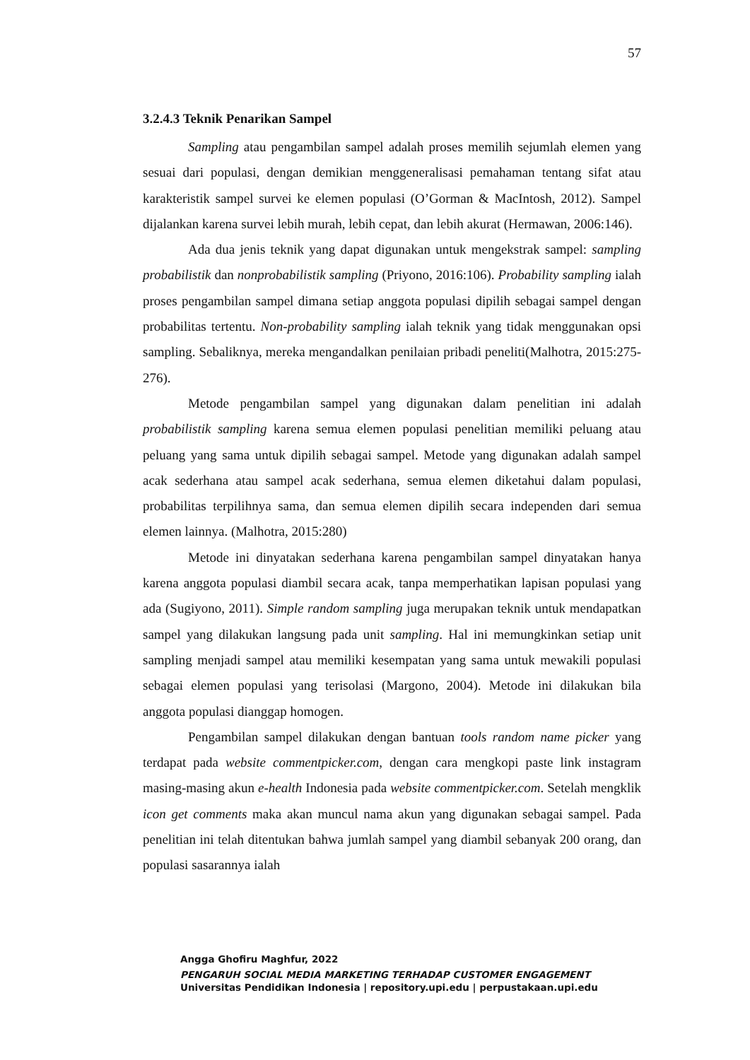57
3.2.4.3 Teknik Penarikan Sampel
Sampling atau pengambilan sampel adalah proses memilih sejumlah elemen yang sesuai dari populasi, dengan demikian menggeneralisasi pemahaman tentang sifat atau karakteristik sampel survei ke elemen populasi (O’Gorman & MacIntosh, 2012). Sampel dijalankan karena survei lebih murah, lebih cepat, dan lebih akurat (Hermawan, 2006:146).
Ada dua jenis teknik yang dapat digunakan untuk mengekstrak sampel: sampling probabilistik dan nonprobabilistik sampling (Priyono, 2016:106). Probability sampling ialah proses pengambilan sampel dimana setiap anggota populasi dipilih sebagai sampel dengan probabilitas tertentu. Non-probability sampling ialah teknik yang tidak menggunakan opsi sampling. Sebaliknya, mereka mengandalkan penilaian pribadi peneliti(Malhotra, 2015:275-276).
Metode pengambilan sampel yang digunakan dalam penelitian ini adalah probabilistik sampling karena semua elemen populasi penelitian memiliki peluang atau peluang yang sama untuk dipilih sebagai sampel. Metode yang digunakan adalah sampel acak sederhana atau sampel acak sederhana, semua elemen diketahui dalam populasi, probabilitas terpilihnya sama, dan semua elemen dipilih secara independen dari semua elemen lainnya. (Malhotra, 2015:280)
Metode ini dinyatakan sederhana karena pengambilan sampel dinyatakan hanya karena anggota populasi diambil secara acak, tanpa memperhatikan lapisan populasi yang ada (Sugiyono, 2011). Simple random sampling juga merupakan teknik untuk mendapatkan sampel yang dilakukan langsung pada unit sampling. Hal ini memungkinkan setiap unit sampling menjadi sampel atau memiliki kesempatan yang sama untuk mewakili populasi sebagai elemen populasi yang terisolasi (Margono, 2004). Metode ini dilakukan bila anggota populasi dianggap homogen.
Pengambilan sampel dilakukan dengan bantuan tools random name picker yang terdapat pada website commentpicker.com, dengan cara mengkopi paste link instagram masing-masing akun e-health Indonesia pada website commentpicker.com. Setelah mengklik icon get comments maka akan muncul nama akun yang digunakan sebagai sampel. Pada penelitian ini telah ditentukan bahwa jumlah sampel yang diambil sebanyak 200 orang, dan populasi sasarannya ialah
Angga Ghofiru Maghfur, 2022
PENGARUH SOCIAL MEDIA MARKETING TERHADAP CUSTOMER ENGAGEMENT
Universitas Pendidikan Indonesia | repository.upi.edu | perpustakaan.upi.edu